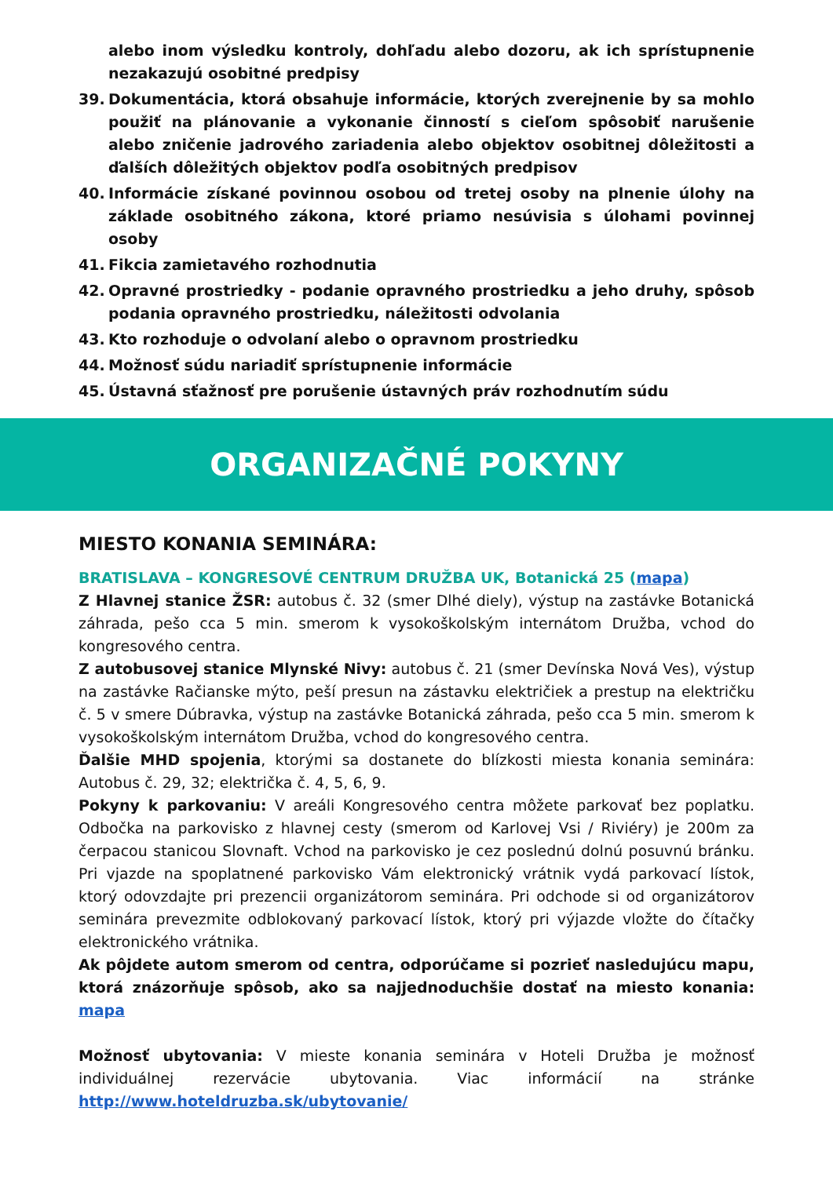alebo inom výsledku kontroly, dohľadu alebo dozoru, ak ich sprístupnenie nezakazujú osobitné predpisy
39. Dokumentácia, ktorá obsahuje informácie, ktorých zverejnenie by sa mohlo použiť na plánovanie a vykonanie činností s cieľom spôsobiť narušenie alebo zničenie jadrového zariadenia alebo objektov osobitnej dôležitosti a ďalších dôležitých objektov podľa osobitných predpisov
40. Informácie získané povinnou osobou od tretej osoby na plnenie úlohy na základe osobitného zákona, ktoré priamo nesúvisia s úlohami povinnej osoby
41. Fikcia zamietavého rozhodnutia
42. Opravné prostriedky - podanie opravného prostriedku a jeho druhy, spôsob podania opravného prostriedku, náležitosti odvolania
43. Kto rozhoduje o odvolaní alebo o opravnom prostriedku
44. Možnosť súdu nariadiť sprístupnenie informácie
45. Ústavná sťažnosť pre porušenie ústavných práv rozhodnutím súdu
ORGANIZAČNÉ POKYNY
MIESTO KONANIA SEMINÁRA:
BRATISLAVA – KONGRESOVÉ CENTRUM DRUŽBA UK, Botanická 25 (mapa)
Z Hlavnej stanice ŽSR: autobus č. 32 (smer Dlhé diely), výstup na zastávke Botanická záhrada, pešo cca 5 min. smerom k vysokoškolským internátom Družba, vchod do kongresového centra.
Z autobusovej stanice Mlynské Nivy: autobus č. 21 (smer Devínska Nová Ves), výstup na zastávke Račianske mýto, peší presun na zástavku električiek a prestup na električku č. 5 v smere Dúbravka, výstup na zastávke Botanická záhrada, pešo cca 5 min. smerom k vysokoškolským internátom Družba, vchod do kongresového centra.
Ďalšie MHD spojenia, ktorými sa dostanete do blízkosti miesta konania seminára: Autobus č. 29, 32; električka č. 4, 5, 6, 9.
Pokyny k parkovaniu: V areáli Kongresového centra môžete parkovať bez poplatku. Odbočka na parkovisko z hlavnej cesty (smerom od Karlovej Vsi / Riviéry) je 200m za čerpacou stanicou Slovnaft. Vchod na parkovisko je cez poslednú dolnú posuvnú bránku. Pri vjazde na spoplatnené parkovisko Vám elektronický vrátnik vydá parkovací lístok, ktorý odovzdajte pri prezencii organizátorom seminára. Pri odchode si od organizátorov seminára prevezmite odblokovaný parkovací lístok, ktorý pri výjazde vložte do čítačky elektronického vrátnika.
Ak pôjdete autom smerom od centra, odporúčame si pozrieť nasledujúcu mapu, ktorá znázorňuje spôsob, ako sa najjednoduchšie dostať na miesto konania: mapa
Možnosť ubytovania: V mieste konania seminára v Hoteli Družba je možnosť individuálnej rezervácie ubytovania. Viac informácií na stránke http://www.hoteldruzba.sk/ubytovanie/